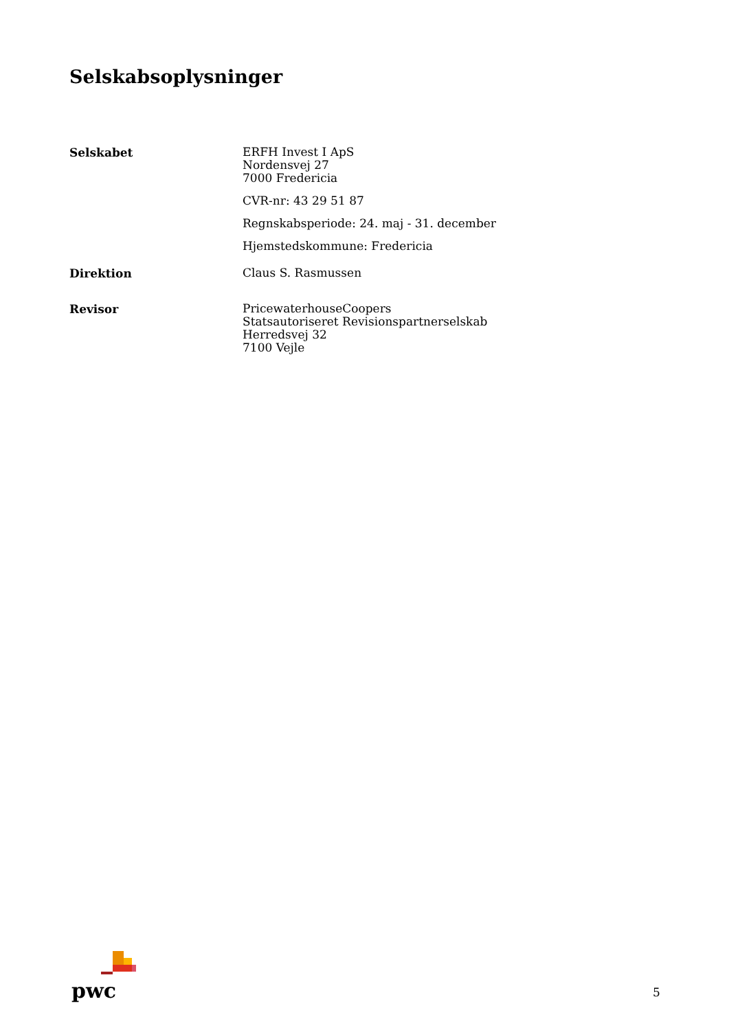Selskabsoplysninger
Selskabet
ERFH Invest I ApS
Nordensvej 27
7000 Fredericia
CVR-nr: 43 29 51 87
Regnskabsperiode: 24. maj - 31. december
Hjemstedskommune: Fredericia
Direktion
Claus S. Rasmussen
Revisor
PricewaterhouseCoopers
Statsautoriseret Revisionspartnerselskab
Herredsvej 32
7100 Vejle
pwc
5